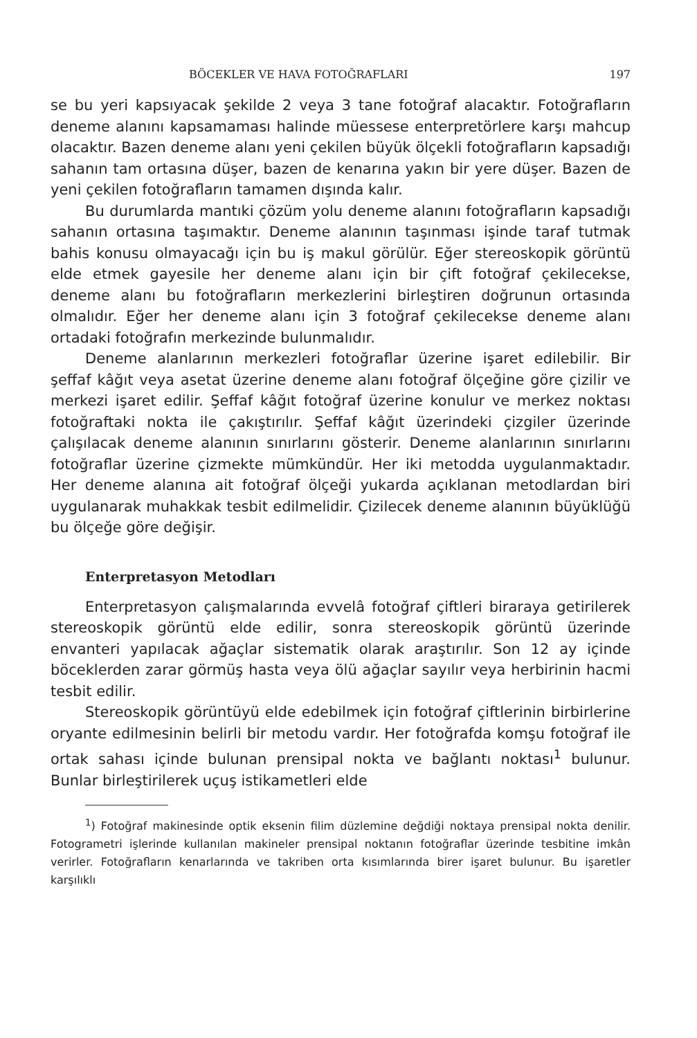BÖCEKLER VE HAVA FOTOĞRAFLARI 197
se bu yeri kapsıyacak şekilde 2 veya 3 tane fotoğraf alacaktır. Fotoğrafların deneme alanını kapsamaması halinde müessese enterpretörlere karşı mahcup olacaktır. Bazen deneme alanı yeni çekilen büyük ölçekli fotoğrafların kapsadığı sahanın tam ortasına düşer, bazen de kenarına yakın bir yere düşer. Bazen de yeni çekilen fotoğrafların tamamen dışında kalır.
Bu durumlarda mantıki çözüm yolu deneme alanını fotoğrafların kapsadığı sahanın ortasına taşımaktır. Deneme alanının taşınması işinde taraf tutmak bahis konusu olmayacağı için bu iş makul görülür. Eğer stereoskopik görüntü elde etmek gayesile her deneme alanı için bir çift fotoğraf çekilecekse, deneme alanı bu fotoğrafların merkezlerini birleştiren doğrunun ortasında olmalıdır. Eğer her deneme alanı için 3 fotoğraf çekilecekse deneme alanı ortadaki fotoğrafın merkezinde bulunmalıdır.
Deneme alanlarının merkezleri fotoğraflar üzerine işaret edilebilir. Bir şeffaf kâğıt veya asetat üzerine deneme alanı fotoğraf ölçeğine göre çizilir ve merkezi işaret edilir. Şeffaf kâğıt fotoğraf üzerine konulur ve merkez noktası fotoğraftaki nokta ile çakıştırılır. Şeffaf kâğıt üzerindeki çizgiler üzerinde çalışılacak deneme alanının sınırlarını gösterir. Deneme alanlarının sınırlarını fotoğraflar üzerine çizmekte mümkündür. Her iki metodda uygulanmaktadır. Her deneme alanına ait fotoğraf ölçeği yukarda açıklanan metodlardan biri uygulanarak muhakkak tesbit edilmelidir. Çizilecek deneme alanının büyüklüğü bu ölçeğe göre değişir.
Enterpretasyon Metodları
Enterpretasyon çalışmalarında evvelâ fotoğraf çiftleri biraraya getirilerek stereoskopik görüntü elde edilir, sonra stereoskopik görüntü üzerinde envanteri yapılacak ağaçlar sistematik olarak araştırılır. Son 12 ay içinde böceklerden zarar görmüş hasta veya ölü ağaçlar sayılır veya herbirinin hacmi tesbit edilir.
Stereoskopik görüntüyü elde edebilmek için fotoğraf çiftlerinin birbirlerine oryante edilmesinin belirli bir metodu vardır. Her fotoğrafda komşu fotoğraf ile ortak sahası içinde bulunan prensipal nokta ve bağlantı noktası<sup>1</sup> bulunur. Bunlar birleştirilerek uçuş istikametleri elde
<sup>1</sup>) Fotoğraf makinesinde optik eksenin filim düzlemine değdiği noktaya prensipal nokta denilir. Fotogrametri işlerinde kullanılan makineler prensipal noktanın fotoğraflar üzerinde tesbitine imkân verirler. Fotoğrafların kenarlarında ve takriben orta kısımlarında birer işaret bulunur. Bu işaretler karşılıklı